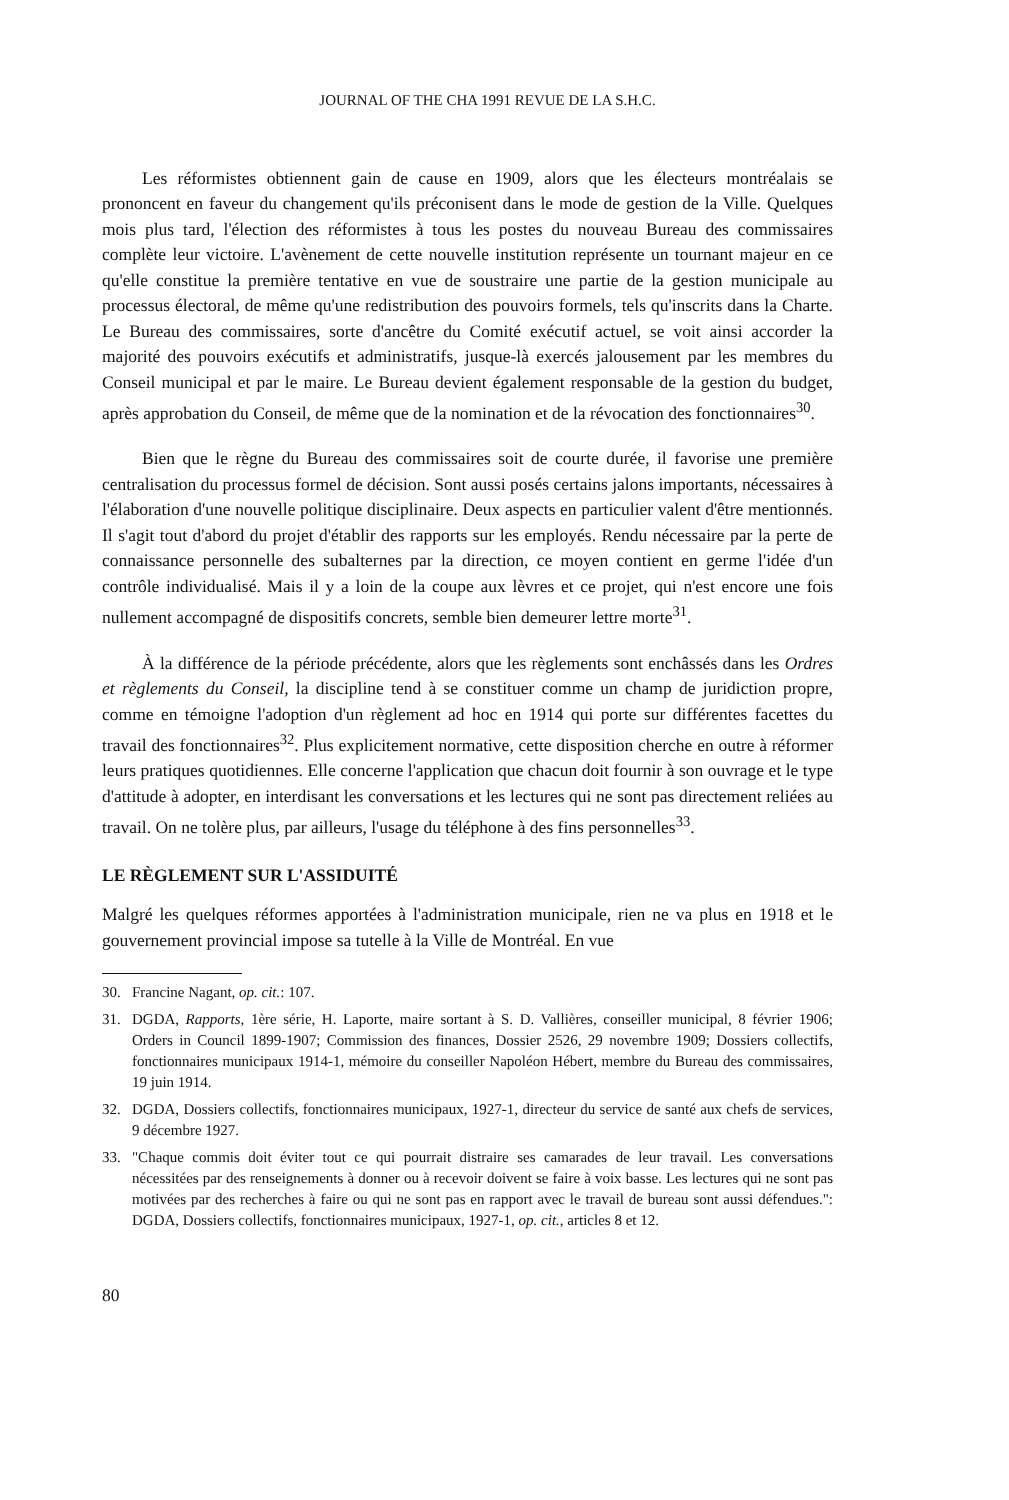JOURNAL OF THE CHA 1991 REVUE DE LA S.H.C.
Les réformistes obtiennent gain de cause en 1909, alors que les électeurs montréalais se prononcent en faveur du changement qu'ils préconisent dans le mode de gestion de la Ville. Quelques mois plus tard, l'élection des réformistes à tous les postes du nouveau Bureau des commissaires complète leur victoire. L'avènement de cette nouvelle institution représente un tournant majeur en ce qu'elle constitue la première tentative en vue de soustraire une partie de la gestion municipale au processus électoral, de même qu'une redistribution des pouvoirs formels, tels qu'inscrits dans la Charte. Le Bureau des commissaires, sorte d'ancêtre du Comité exécutif actuel, se voit ainsi accorder la majorité des pouvoirs exécutifs et administratifs, jusque-là exercés jalousement par les membres du Conseil municipal et par le maire. Le Bureau devient également responsable de la gestion du budget, après approbation du Conseil, de même que de la nomination et de la révocation des fonctionnaires<sup>30</sup>.
Bien que le règne du Bureau des commissaires soit de courte durée, il favorise une première centralisation du processus formel de décision. Sont aussi posés certains jalons importants, nécessaires à l'élaboration d'une nouvelle politique disciplinaire. Deux aspects en particulier valent d'être mentionnés. Il s'agit tout d'abord du projet d'établir des rapports sur les employés. Rendu nécessaire par la perte de connaissance personnelle des subalternes par la direction, ce moyen contient en germe l'idée d'un contrôle individualisé. Mais il y a loin de la coupe aux lèvres et ce projet, qui n'est encore une fois nullement accompagné de dispositifs concrets, semble bien demeurer lettre morte<sup>31</sup>.
À la différence de la période précédente, alors que les règlements sont enchâssés dans les Ordres et règlements du Conseil, la discipline tend à se constituer comme un champ de juridiction propre, comme en témoigne l'adoption d'un règlement ad hoc en 1914 qui porte sur différentes facettes du travail des fonctionnaires<sup>32</sup>. Plus explicitement normative, cette disposition cherche en outre à réformer leurs pratiques quotidiennes. Elle concerne l'application que chacun doit fournir à son ouvrage et le type d'attitude à adopter, en interdisant les conversations et les lectures qui ne sont pas directement reliées au travail. On ne tolère plus, par ailleurs, l'usage du téléphone à des fins personnelles<sup>33</sup>.
LE RÈGLEMENT SUR L'ASSIDUITÉ
Malgré les quelques réformes apportées à l'administration municipale, rien ne va plus en 1918 et le gouvernement provincial impose sa tutelle à la Ville de Montréal. En vue
30. Francine Nagant, op. cit.: 107.
31. DGDA, Rapports, 1ère série, H. Laporte, maire sortant à S. D. Vallières, conseiller municipal, 8 février 1906; Orders in Council 1899-1907; Commission des finances, Dossier 2526, 29 novembre 1909; Dossiers collectifs, fonctionnaires municipaux 1914-1, mémoire du conseiller Napoléon Hébert, membre du Bureau des commissaires, 19 juin 1914.
32. DGDA, Dossiers collectifs, fonctionnaires municipaux, 1927-1, directeur du service de santé aux chefs de services, 9 décembre 1927.
33. "Chaque commis doit éviter tout ce qui pourrait distraire ses camarades de leur travail. Les conversations nécessitées par des renseignements à donner ou à recevoir doivent se faire à voix basse. Les lectures qui ne sont pas motivées par des recherches à faire ou qui ne sont pas en rapport avec le travail de bureau sont aussi défendues.": DGDA, Dossiers collectifs, fonctionnaires municipaux, 1927-1, op. cit., articles 8 et 12.
80